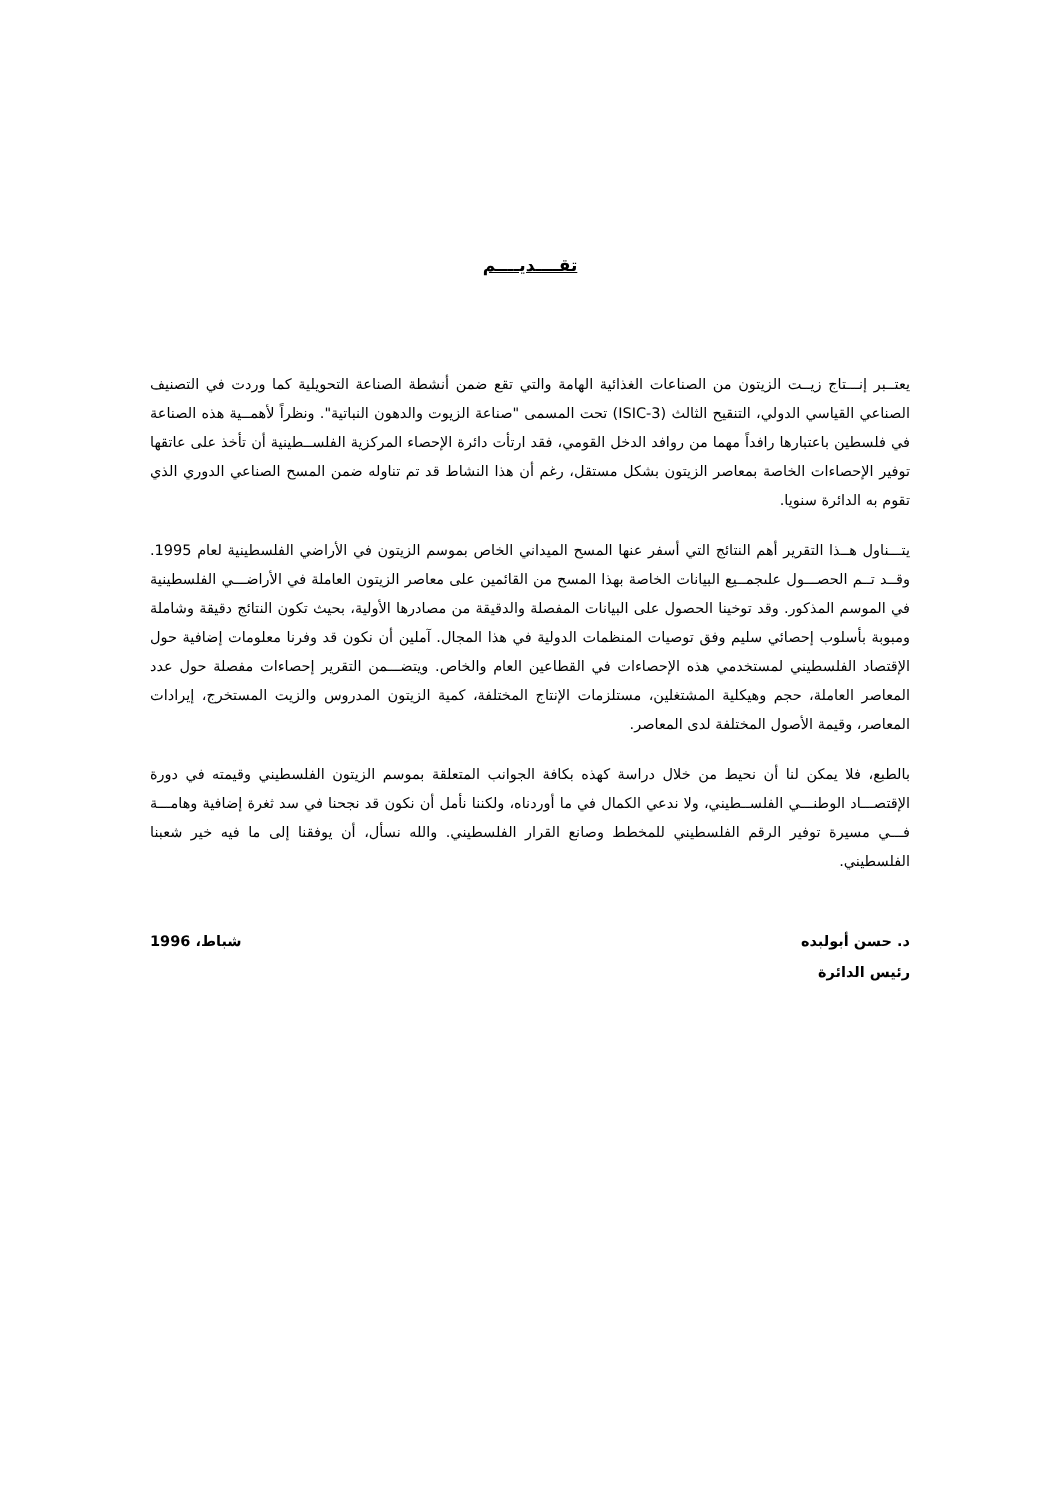تقــــديــــم
يعتــبر إنـــتاج زيــت الزيتون من الصناعات الغذائية الهامة والتي تقع ضمن أنشطة الصناعة التحويلية كما وردت في التصنيف الصناعي القياسي الدولي، التنقيح الثالث (ISIC-3) تحت المسمى "صناعة الزيوت والدهون النباتية". ونظراً لأهمــية هذه الصناعة في فلسطين باعتبارها رافداً مهما من روافد الدخل القومي، فقد ارتأت دائرة الإحصاء المركزية الفلســطينية أن تأخذ على عاتقها توفير الإحصاءات الخاصة بمعاصر الزيتون بشكل مستقل، رغم أن هذا النشاط قد تم تناوله ضمن المسح الصناعي الدوري الذي تقوم به الدائرة سنويا.
يتـــناول هــذا التقرير أهم النتائج التي أسفر عنها المسح الميداني الخاص بموسم الزيتون في الأراضي الفلسطينية لعام 1995. وقــد تــم الحصـــول علىجمــيع البيانات الخاصة بهذا المسح من القائمين على معاصر الزيتون العاملة في الأراضـــي الفلسطينية في الموسم المذكور. وقد توخينا الحصول على البيانات المفصلة والدقيقة من مصادرها الأولية، بحيث تكون النتائج دقيقة وشاملة ومبوبة بأسلوب إحصائي سليم وفق توصيات المنظمات الدولية في هذا المجال. آملين أن نكون قد وفرنا معلومات إضافية حول الإقتصاد الفلسطيني لمستخدمي هذه الإحصاءات في القطاعين العام والخاص. ويتضـــمن التقرير إحصاءات مفصلة حول عدد المعاصر العاملة، حجم وهيكلية المشتغلين، مستلزمات الإنتاج المختلفة، كمية الزيتون المدروس والزيت المستخرج، إيرادات المعاصر، وقيمة الأصول المختلفة لدى المعاصر.
بالطبع، فلا يمكن لنا أن نحيط من خلال دراسة كهذه بكافة الجوانب المتعلقة بموسم الزيتون الفلسطيني وقيمته في دورة الإقتصـــاد الوطنـــي الفلســطيني، ولا ندعي الكمال في ما أوردناه، ولكننا نأمل أن نكون قد نجحنا في سد ثغرة إضافية وهامـــة فـــي مسيرة توفير الرقم الفلسطيني للمخطط وصانع القرار الفلسطيني. والله نسأل، أن يوفقنا إلى ما فيه خير شعبنا الفلسطيني.
د. حسن أبولبده
رئيس الدائرة
شباط، 1996